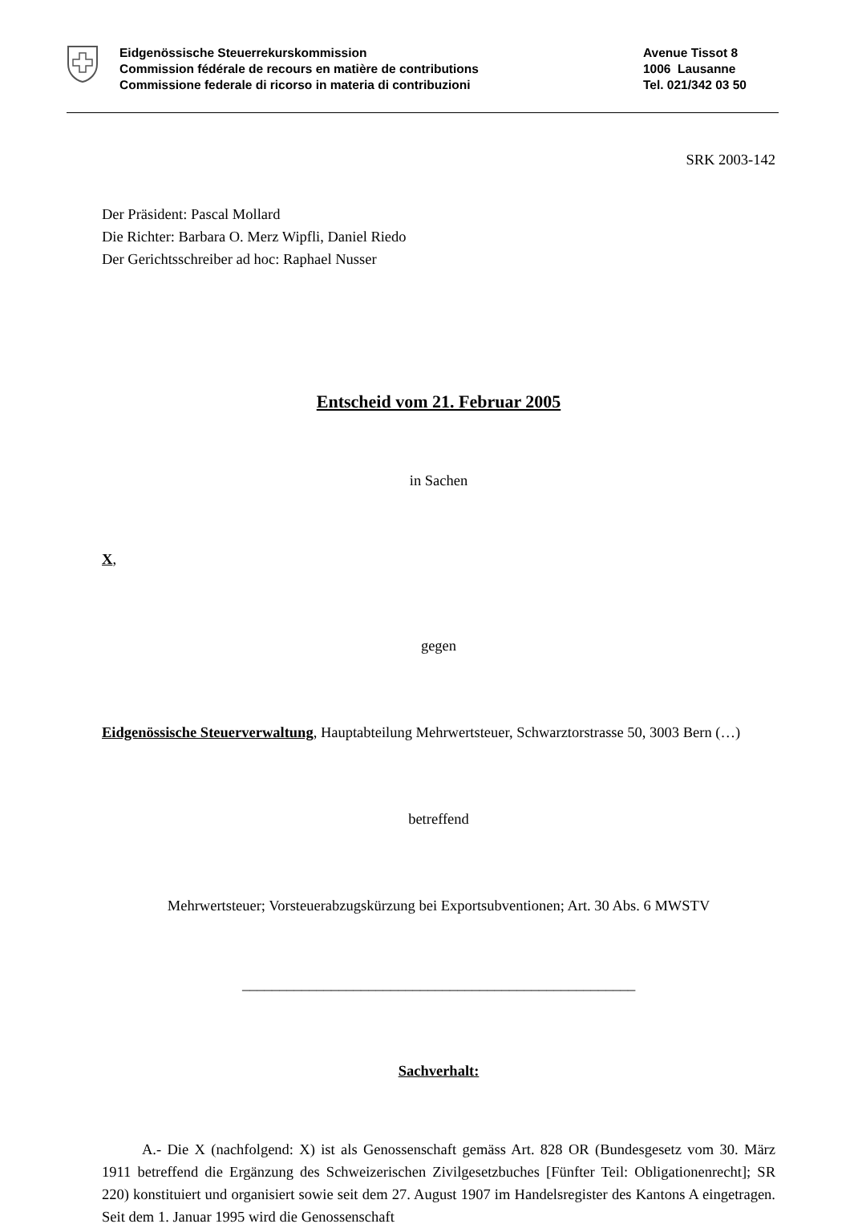Eidgenössische Steuerrekurskommission
Commission fédérale de recours en matière de contributions
Commissione federale di ricorso in materia di contribuzioni
Avenue Tissot 8
1006 Lausanne
Tel. 021/342 03 50
SRK 2003-142
Der Präsident: Pascal Mollard
Die Richter: Barbara O. Merz Wipfli, Daniel Riedo
Der Gerichtsschreiber ad hoc: Raphael Nusser
Entscheid vom 21. Februar 2005
in Sachen
X,
gegen
Eidgenössische Steuerverwaltung, Hauptabteilung Mehrwertsteuer, Schwarztorstrasse 50, 3003 Bern (…)
betreffend
Mehrwertsteuer; Vorsteuerabzugskürzung bei Exportsubventionen; Art. 30 Abs. 6 MWSTV
_____________________________________________________
Sachverhalt:
A.- Die X (nachfolgend: X) ist als Genossenschaft gemäss Art. 828 OR (Bundesgesetz vom 30. März 1911 betreffend die Ergänzung des Schweizerischen Zivilgesetzbuches [Fünfter Teil: Obligationenrecht]; SR 220) konstituiert und organisiert sowie seit dem 27. August 1907 im Handelsregister des Kantons A eingetragen. Seit dem 1. Januar 1995 wird die Genossenschaft